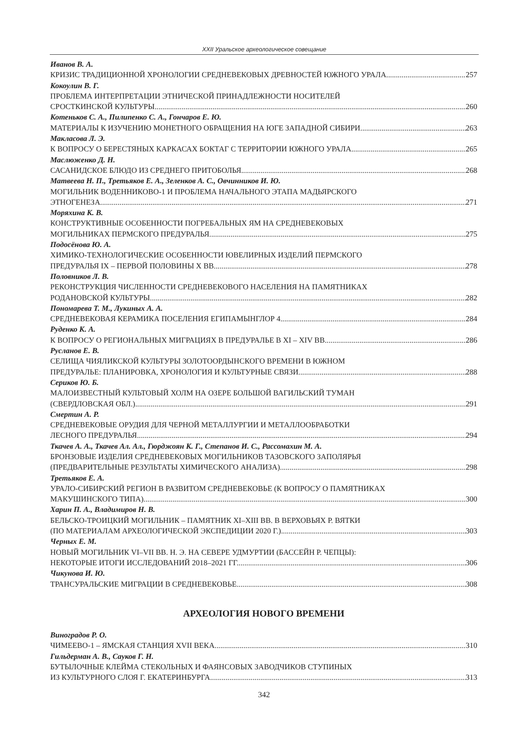XXII Уральское археологическое совещание
Иванов В. А.
КРИЗИС ТРАДИЦИОННОЙ ХРОНОЛОГИИ СРЕДНЕВЕКОВЫХ ДРЕВНОСТЕЙ ЮЖНОГО УРАЛА 257
Кокоулин В. Г.
ПРОБЛЕМА ИНТЕРПРЕТАЦИИ ЭТНИЧЕСКОЙ ПРИНАДЛЕЖНОСТИ НОСИТЕЛЕЙ
СРОСТКИНСКОЙ КУЛЬТУРЫ 260
Котеньков С. А., Пилипенко С. А., Гончаров Е. Ю.
МАТЕРИАЛЫ К ИЗУЧЕНИЮ МОНЕТНОГО ОБРАЩЕНИЯ НА ЮГЕ ЗАПАДНОЙ СИБИРИ 263
Макласова Л. Э.
К ВОПРОСУ О БЕРЕСТЯНЫХ КАРКАСАХ БОКТАГ С ТЕРРИТОРИИ ЮЖНОГО УРАЛА 265
Маслюженко Д. Н.
САСАНИДСКОЕ БЛЮДО ИЗ СРЕДНЕГО ПРИТОБОЛЬЯ 268
Матвеева Н. П., Третьяков Е. А., Зеленков А. С., Овчинников И. Ю.
МОГИЛЬНИК ВОДЕННИКОВО-1 И ПРОБЛЕМА НАЧАЛЬНОГО ЭТАПА МАДЬЯРСКОГО
ЭТНОГЕНЕЗА 271
Моряхина К. В.
КОНСТРУКТИВНЫЕ ОСОБЕННОСТИ ПОГРЕБАЛЬНЫХ ЯМ НА СРЕДНЕВЕКОВЫХ
МОГИЛЬНИКАХ ПЕРМСКОГО ПРЕДУРАЛЬЯ 275
Подосёнова Ю. А.
ХИМИКО-ТЕХНОЛОГИЧЕСКИЕ ОСОБЕННОСТИ ЮВЕЛИРНЫХ ИЗДЕЛИЙ ПЕРМСКОГО
ПРЕДУРАЛЬЯ IX – ПЕРВОЙ ПОЛОВИНЫ X ВВ. 278
Половников Л. В.
РЕКОНСТРУКЦИЯ ЧИСЛЕННОСТИ СРЕДНЕВЕКОВОГО НАСЕЛЕНИЯ НА ПАМЯТНИКАХ
РОДАНОВСКОЙ КУЛЬТУРЫ 282
Пономарева Т. М., Лукиных А. А.
СРЕДНЕВЕКОВАЯ КЕРАМИКА ПОСЕЛЕНИЯ ЕГИПАМЫНГЛОР 4 284
Руденко К. А.
К ВОПРОСУ О РЕГИОНАЛЬНЫХ МИГРАЦИЯХ В ПРЕДУРАЛЬЕ В XI – XIV ВВ. 286
Русланов Е. В.
СЕЛИЩА ЧИЯЛИКСКОЙ КУЛЬТУРЫ ЗОЛОТООРДЫНСКОГО ВРЕМЕНИ В ЮЖНОМ
ПРЕДУРАЛЬЕ: ПЛАНИРОВКА, ХРОНОЛОГИЯ И КУЛЬТУРНЫЕ СВЯЗИ 288
Сериков Ю. Б.
МАЛОИЗВЕСТНЫЙ КУЛЬТОВЫЙ ХОЛМ НА ОЗЕРЕ БОЛЬШОЙ ВАГИЛЬСКИЙ ТУМАН
(СВЕРДЛОВСКАЯ ОБЛ.) 291
Смертин А. Р.
СРЕДНЕВЕКОВЫЕ ОРУДИЯ ДЛЯ ЧЕРНОЙ МЕТАЛЛУРГИИ И МЕТАЛЛООБРАБОТКИ
ЛЕСНОГО ПРЕДУРАЛЬЯ 294
Ткачев А. А., Ткачев Ал. Ал., Гюрджоян К. Г., Степанов И. С., Рассомахин М. А.
БРОНЗОВЫЕ ИЗДЕЛИЯ СРЕДНЕВЕКОВЫХ МОГИЛЬНИКОВ ТАЗОВСКОГО ЗАПОЛЯРЬЯ
(ПРЕДВАРИТЕЛЬНЫЕ РЕЗУЛЬТАТЫ ХИМИЧЕСКОГО АНАЛИЗА) 298
Третьяков Е. А.
УРАЛО-СИБИРСКИЙ РЕГИОН В РАЗВИТОМ СРЕДНЕВЕКОВЬЕ (К ВОПРОСУ О ПАМЯТНИКАХ
МАКУШИНСКОГО ТИПА) 300
Харин П. А., Владимиров Н. В.
БЕЛЬСКО-ТРОИЦКИЙ МОГИЛЬНИК – ПАМЯТНИК XI–XIII ВВ. В ВЕРХОВЬЯХ Р. ВЯТКИ
(ПО МАТЕРИАЛАМ АРХЕОЛОГИЧЕСКОЙ ЭКСПЕДИЦИИ 2020 Г.) 303
Черных Е. М.
НОВЫЙ МОГИЛЬНИК VI–VII ВВ. Н. Э. НА СЕВЕРЕ УДМУРТИИ (БАССЕЙН Р. ЧЕПЦЫ):
НЕКОТОРЫЕ ИТОГИ ИССЛЕДОВАНИЙ 2018–2021 ГГ. 306
Чикунова И. Ю.
ТРАНСУРАЛЬСКИЕ МИГРАЦИИ В СРЕДНЕВЕКОВЬЕ 308
АРХЕОЛОГИЯ НОВОГО ВРЕМЕНИ
Виноградов Р. О.
ЧИМЕЕВО-1 – ЯМСКАЯ СТАНЦИЯ XVII ВЕКА 310
Гильдерман А. В., Сауков Г. Н.
БУТЫЛОЧНЫЕ КЛЕЙМА СТЕКОЛЬНЫХ И ФАЯНСОВЫХ ЗАВОДЧИКОВ СТУПИНЫХ
ИЗ КУЛЬТУРНОГО СЛОЯ Г. ЕКАТЕРИНБУРГА 313
342